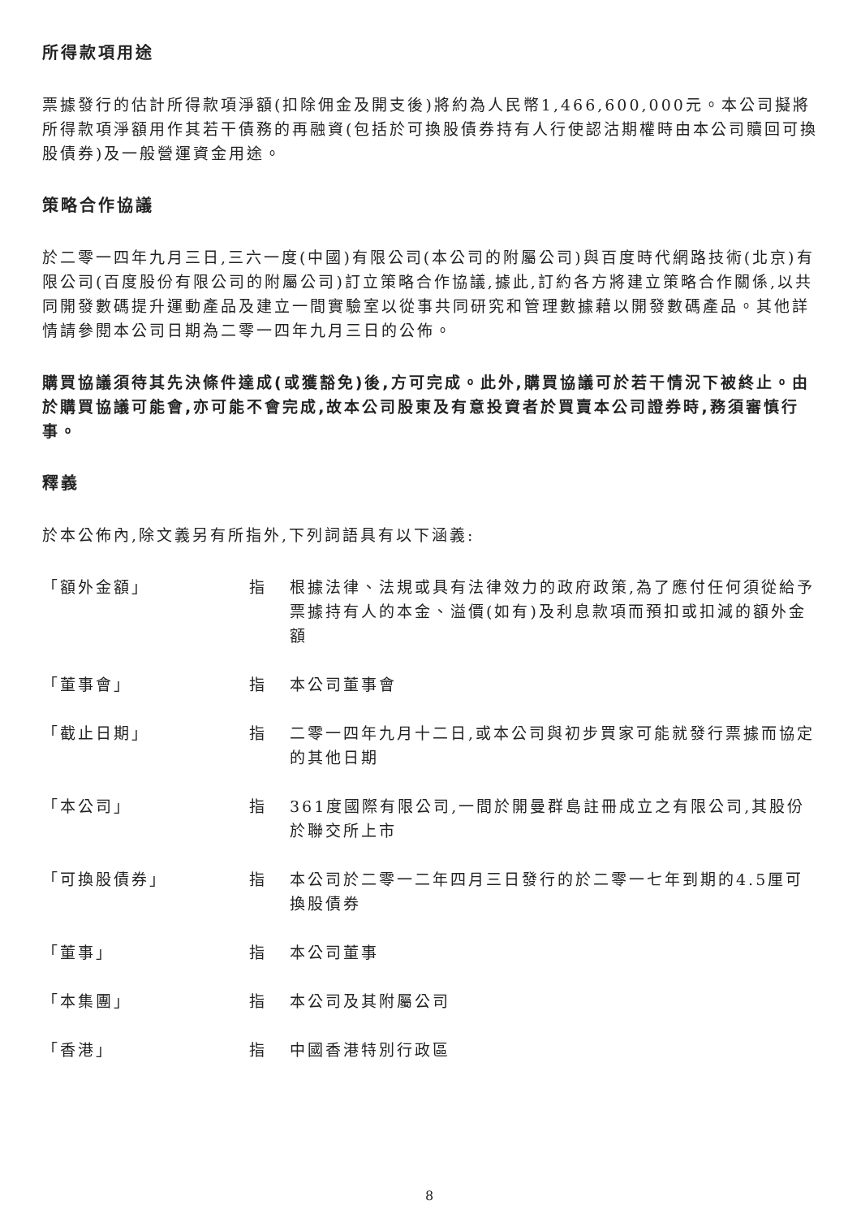所得款項用途
票據發行的估計所得款項淨額(扣除佣金及開支後)將約為人民幣1,466,600,000元。本公司擬將所得款項淨額用作其若干債務的再融資(包括於可換股債券持有人行使認沽期權時由本公司贖回可換股債券)及一般營運資金用途。
策略合作協議
於二零一四年九月三日,三六一度(中國)有限公司(本公司的附屬公司)與百度時代網路技術(北京)有限公司(百度股份有限公司的附屬公司)訂立策略合作協議,據此,訂約各方將建立策略合作關係,以共同開發數碼提升運動產品及建立一間實驗室以從事共同研究和管理數據藉以開發數碼產品。其他詳情請參閱本公司日期為二零一四年九月三日的公佈。
購買協議須待其先決條件達成(或獲豁免)後,方可完成。此外,購買協議可於若干情況下被終止。由於購買協議可能會,亦可能不會完成,故本公司股東及有意投資者於買賣本公司證券時,務須審慎行事。
釋義
於本公佈內,除文義另有所指外,下列詞語具有以下涵義:
| 「額外金額」 | 指 | 根據法律、法規或具有法律效力的政府政策,為了應付任何須從給予票據持有人的本金、溢價(如有)及利息款項而預扣或扣減的額外金額 |
| 「董事會」 | 指 | 本公司董事會 |
| 「截止日期」 | 指 | 二零一四年九月十二日,或本公司與初步買家可能就發行票據而協定的其他日期 |
| 「本公司」 | 指 | 361度國際有限公司,一間於開曼群島註冊成立之有限公司,其股份於聯交所上市 |
| 「可換股債券」 | 指 | 本公司於二零一二年四月三日發行的於二零一七年到期的4.5厘可換股債券 |
| 「董事」 | 指 | 本公司董事 |
| 「本集團」 | 指 | 本公司及其附屬公司 |
| 「香港」 | 指 | 中國香港特別行政區 |
8